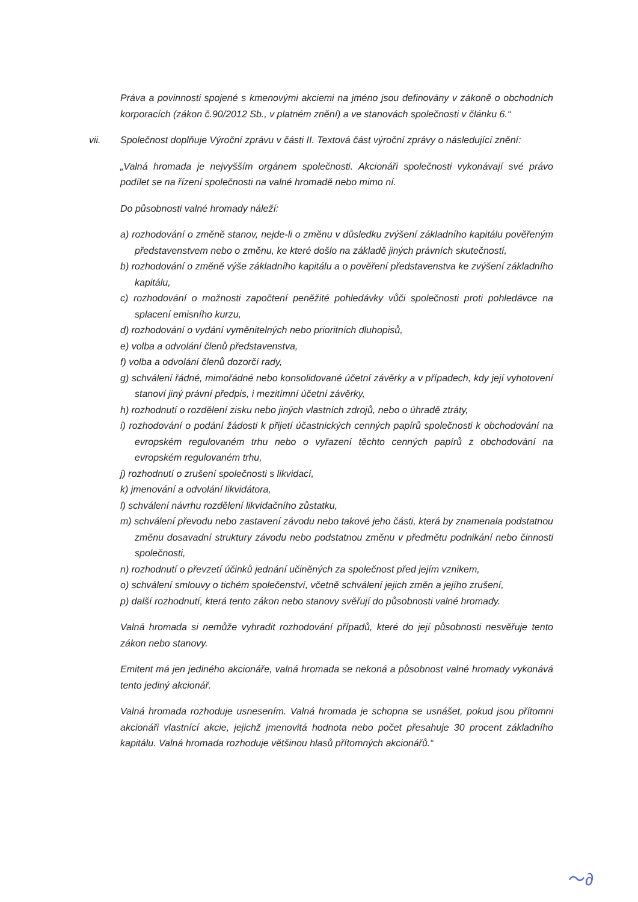Práva a povinnosti spojené s kmenovými akciemi na jméno jsou definovány v zákoně o obchodních korporacích (zákon č.90/2012 Sb., v platném znění) a ve stanovách společnosti v článku 6.“
vii. Společnost doplňuje Výroční zprávu v části II. Textová část výroční zprávy o následující znění:
„Valná hromada je nejvyšším orgánem společnosti. Akcionáři společnosti vykonávají své právo podílet se na řízení společnosti na valné hromadě nebo mimo ní.
Do působnosti valné hromady náleží:
a) rozhodování o změně stanov, nejde-li o změnu v důsledku zvýšení základního kapitálu pověřeným představenstvem nebo o změnu, ke které došlo na základě jiných právních skutečností,
b) rozhodování o změně výše základního kapitálu a o pověření představenstva ke zvýšení základního kapitálu,
c) rozhodování o možnosti započtení peněžité pohledávky vůči společnosti proti pohledávce na splacení emisního kurzu,
d) rozhodování o vydání vyměnitelných nebo prioritních dluhopisů,
e) volba a odvolání členů představenstva,
f) volba a odvolání členů dozorčí rady,
g) schválení řádné, mimořádné nebo konsolidované účetní závěrky a v případech, kdy její vyhotovení stanoví jiný právní předpis, i mezitímní účetní závěrky,
h) rozhodnutí o rozdělení zisku nebo jiných vlastních zdrojů, nebo o úhradě ztráty,
i) rozhodování o podání žádosti k přijetí účastnických cenných papírů společnosti k obchodování na evropském regulovaném trhu nebo o vyřazení těchto cenných papírů z obchodování na evropském regulovaném trhu,
j) rozhodnutí o zrušení společnosti s likvidací,
k) jmenování a odvolání likvidátora,
l) schválení návrhu rozdělení likvidačního zůstatku,
m) schválení převodu nebo zastavení závodu nebo takové jeho části, která by znamenala podstatnou změnu dosavadní struktury závodu nebo podstatnou změnu v předmětu podnikání nebo činnosti společnosti,
n) rozhodnutí o převzetí účinků jednání učiněných za společnost před jejím vznikem,
o) schválení smlouvy o tichém společenství, včetně schválení jejich změn a jejího zrušení,
p) další rozhodnutí, která tento zákon nebo stanovy svěřují do působnosti valné hromady.
Valná hromada si nemůže vyhradit rozhodování případů, které do její působnosti nesvěřuje tento zákon nebo stanovy.
Emitent má jen jediného akcionáře, valná hromada se nekoná a působnost valné hromady vykonává tento jediný akcionář.
Valná hromada rozhoduje usnesením. Valná hromada je schopna se usnášet, pokud jsou přítomni akcionáři vlastnící akcie, jejichž jmenovitá hodnota nebo počet přesahuje 30 procent základního kapitálu. Valná hromada rozhoduje většinou hlasů přítomných akcionářů.“
〜∂